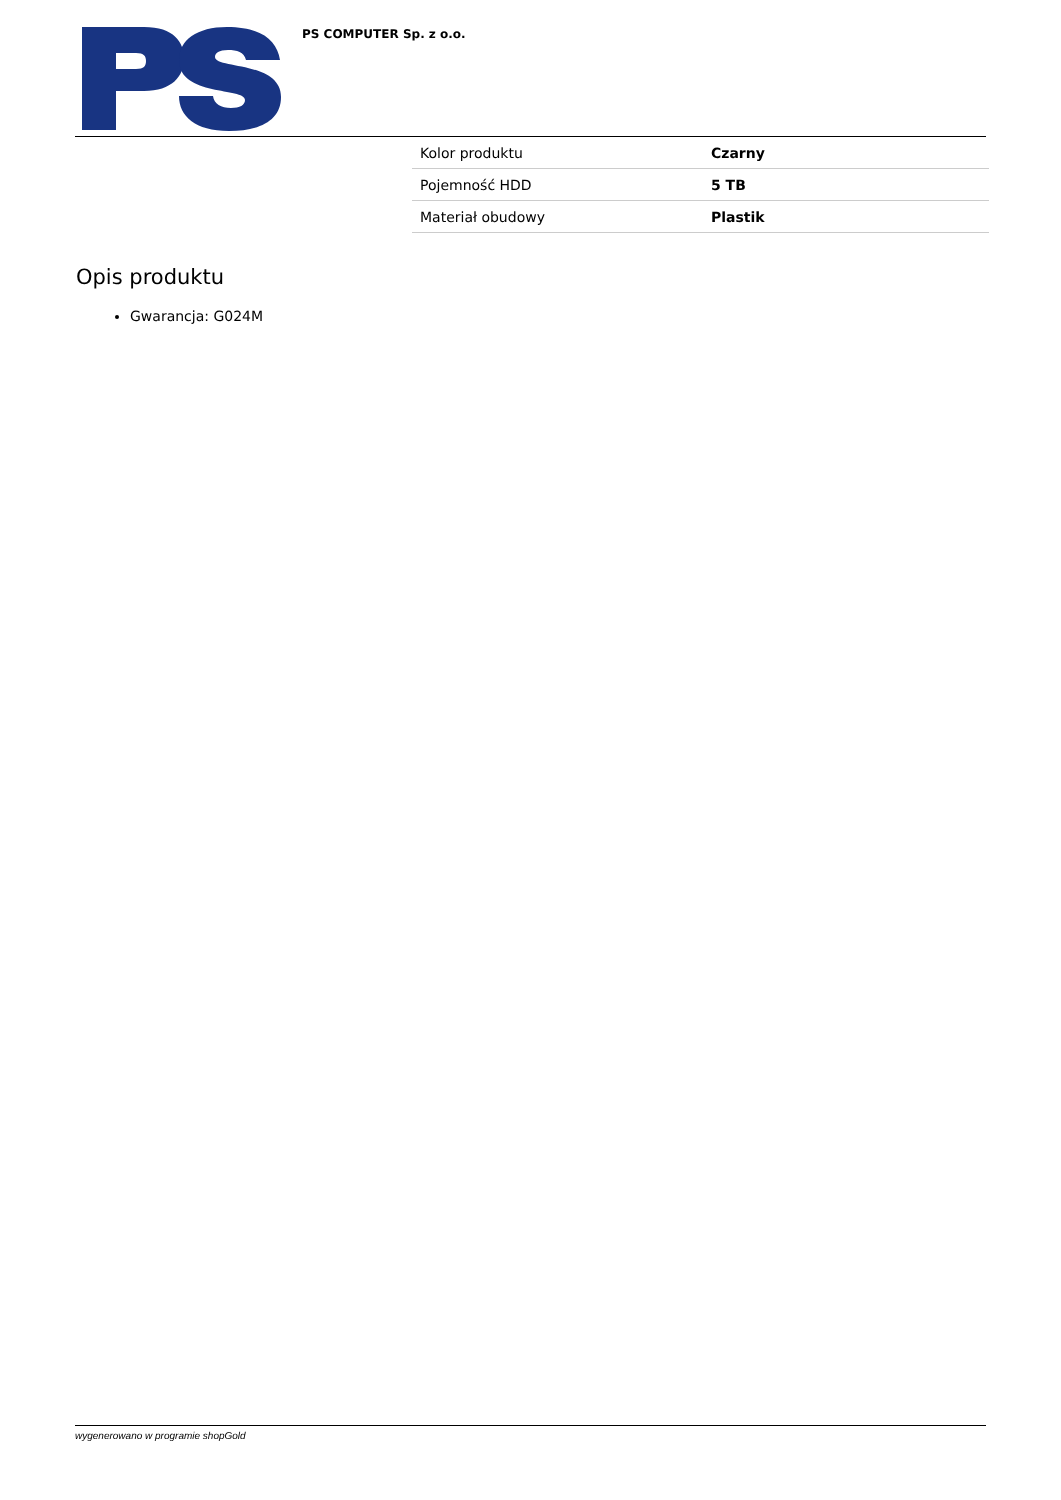PS COMPUTER Sp. z o.o.
| Kolor produktu | Czarny |
| Pojemność HDD | 5 TB |
| Materiał obudowy | Plastik |
Opis produktu
Gwarancja: G024M
wygenerowano w programie shopGold